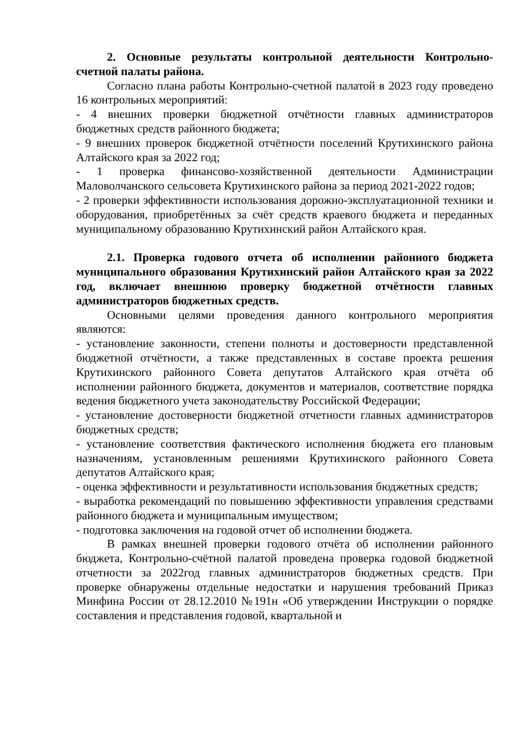2. Основные результаты контрольной деятельности Контрольно-счетной палаты района.
Согласно плана работы Контрольно-счетной палатой в 2023 году проведено 16 контрольных мероприятий:
- 4 внешних проверки бюджетной отчётности главных администраторов бюджетных средств районного бюджета;
- 9 внешних проверок бюджетной отчётности поселений Крутихинского района Алтайского края за 2022 год;
- 1 проверка финансово-хозяйственной деятельности Администрации Маловолчанского сельсовета Крутихинского района за период 2021-2022 годов;
- 2 проверки эффективности использования дорожно-эксплуатационной техники и оборудования, приобретённых за счёт средств краевого бюджета и переданных муниципальному образованию Крутихинский район Алтайского края.
2.1. Проверка годового отчета об исполнении районного бюджета муниципального образования Крутихинский район Алтайского края за 2022 год, включает внешнюю проверку бюджетной отчётности главных администраторов бюджетных средств.
Основными целями проведения данного контрольного мероприятия являются:
- установление законности, степени полноты и достоверности представленной бюджетной отчётности, а также представленных в составе проекта решения Крутихинского районного Совета депутатов Алтайского края отчёта об исполнении районного бюджета, документов и материалов, соответствие порядка ведения бюджетного учета законодательству Российской Федерации;
- установление достоверности бюджетной отчетности главных администраторов бюджетных средств;
- установление соответствия фактического исполнения бюджета его плановым назначениям, установленным решениями Крутихинского районного Совета депутатов Алтайского края;
- оценка эффективности и результативности использования бюджетных средств;
- выработка рекомендаций по повышению эффективности управления средствами районного бюджета и муниципальным имуществом;
- подготовка заключения на годовой отчет об исполнении бюджета.
В рамках внешней проверки годового отчёта об исполнении районного бюджета, Контрольно-счётной палатой проведена проверка годовой бюджетной отчетности за 2022год главных администраторов бюджетных средств. При проверке обнаружены отдельные недостатки и нарушения требований Приказ Минфина России от 28.12.2010 №191н «Об утверждении Инструкции о порядке составления и представления годовой, квартальной и